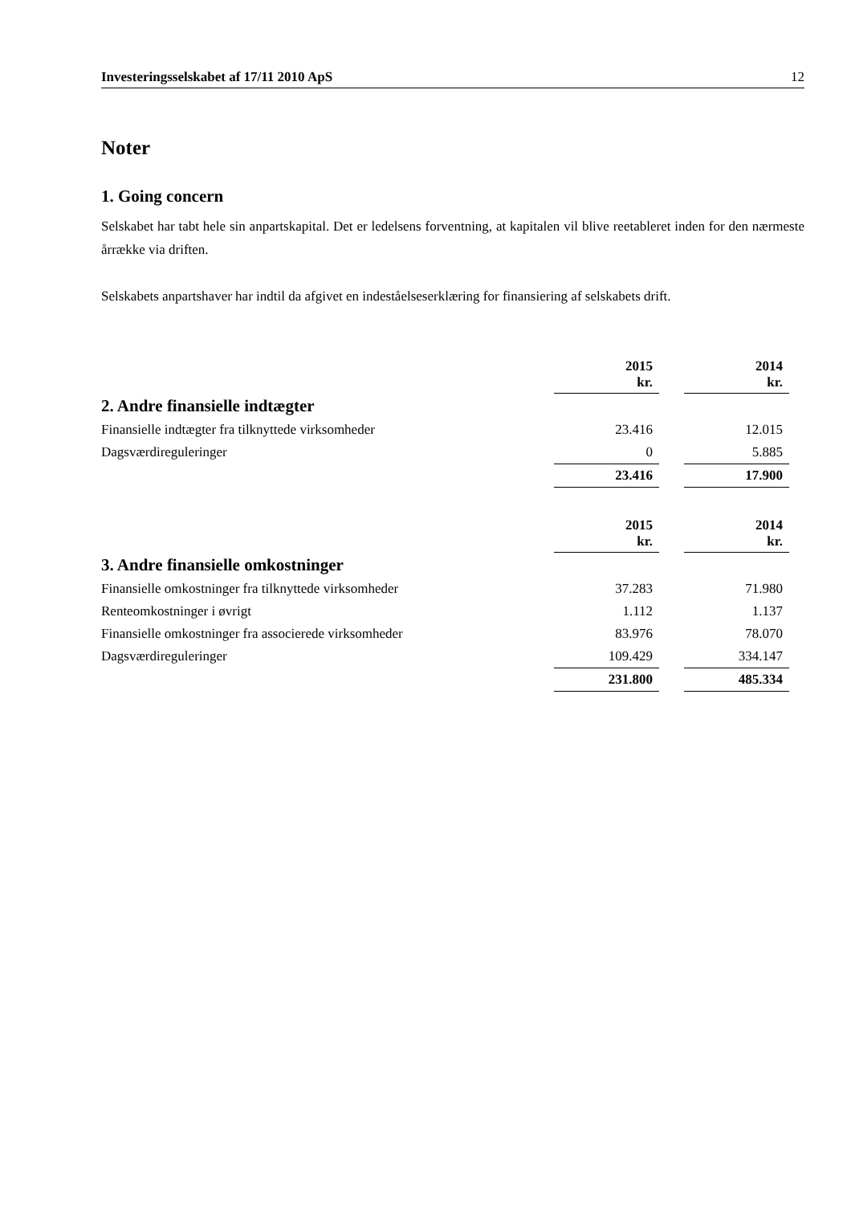Investeringsselskabet af 17/11 2010 ApS 12
Noter
1. Going concern
Selskabet har tabt hele sin anpartskapital. Det er ledelsens forventning, at kapitalen vil blive reetableret inden for den nærmeste årrække via driften.
Selskabets anpartshaver har indtil da afgivet en indeståelseserklæring for finansiering af selskabets drift.
| | 2015 kr. | | 2014 kr. |
| 2. Andre finansielle indtægter | | | |
| Finansielle indtægter fra tilknyttede virksomheder | 23.416 | | 12.015 |
| Dagsværdireguleringer | 0 | | 5.885 |
| | 23.416 | | 17.900 |
| | 2015 kr. | | 2014 kr. |
| 3. Andre finansielle omkostninger | | | |
| Finansielle omkostninger fra tilknyttede virksomheder | 37.283 | | 71.980 |
| Renteomkostninger i øvrigt | 1.112 | | 1.137 |
| Finansielle omkostninger fra associerede virksomheder | 83.976 | | 78.070 |
| Dagsværdireguleringer | 109.429 | | 334.147 |
| | 231.800 | | 485.334 |